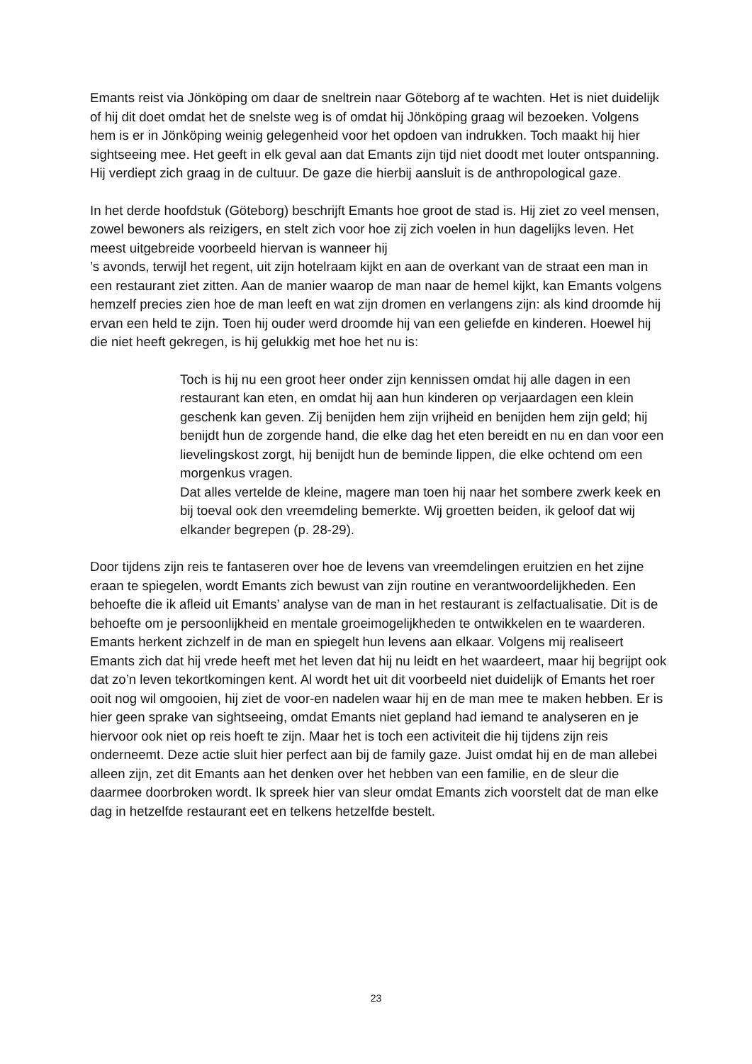Emants reist via Jönköping om daar de sneltrein naar Göteborg af te wachten. Het is niet duidelijk of hij dit doet omdat het de snelste weg is of omdat hij Jönköping graag wil bezoeken. Volgens hem is er in Jönköping weinig gelegenheid voor het opdoen van indrukken. Toch maakt hij hier sightseeing mee. Het geeft in elk geval aan dat Emants zijn tijd niet doodt met louter ontspanning. Hij verdiept zich graag in de cultuur. De gaze die hierbij aansluit is de anthropological gaze.
In het derde hoofdstuk (Göteborg) beschrijft Emants hoe groot de stad is. Hij ziet zo veel mensen, zowel bewoners als reizigers, en stelt zich voor hoe zij zich voelen in hun dagelijks leven. Het meest uitgebreide voorbeeld hiervan is wanneer hij
’s avonds, terwijl het regent, uit zijn hotelraam kijkt en aan de overkant van de straat een man in een restaurant ziet zitten. Aan de manier waarop de man naar de hemel kijkt, kan Emants volgens hemzelf precies zien hoe de man leeft en wat zijn dromen en verlangens zijn: als kind droomde hij ervan een held te zijn. Toen hij ouder werd droomde hij van een geliefde en kinderen. Hoewel hij die niet heeft gekregen, is hij gelukkig met hoe het nu is:
Toch is hij nu een groot heer onder zijn kennissen omdat hij alle dagen in een restaurant kan eten, en omdat hij aan hun kinderen op verjaardagen een klein geschenk kan geven. Zij benijden hem zijn vrijheid en benijden hem zijn geld; hij benijdt hun de zorgende hand, die elke dag het eten bereidt en nu en dan voor een lievelingskost zorgt, hij benijdt hun de beminde lippen, die elke ochtend om een morgenkus vragen.
Dat alles vertelde de kleine, magere man toen hij naar het sombere zwerk keek en bij toeval ook den vreemdeling bemerkte. Wij groetten beiden, ik geloof dat wij elkander begrepen (p. 28-29).
Door tijdens zijn reis te fantaseren over hoe de levens van vreemdelingen eruitzien en het zijne eraan te spiegelen, wordt Emants zich bewust van zijn routine en verantwoordelijkheden. Een behoefte die ik afleid uit Emants’ analyse van de man in het restaurant is zelfactualisatie. Dit is de behoefte om je persoonlijkheid en mentale groeimogelijkheden te ontwikkelen en te waarderen. Emants herkent zichzelf in de man en spiegelt hun levens aan elkaar. Volgens mij realiseert Emants zich dat hij vrede heeft met het leven dat hij nu leidt en het waardeert, maar hij begrijpt ook dat zo’n leven tekortkomingen kent. Al wordt het uit dit voorbeeld niet duidelijk of Emants het roer ooit nog wil omgooien, hij ziet de voor-en nadelen waar hij en de man mee te maken hebben. Er is hier geen sprake van sightseeing, omdat Emants niet gepland had iemand te analyseren en je hiervoor ook niet op reis hoeft te zijn. Maar het is toch een activiteit die hij tijdens zijn reis onderneemt. Deze actie sluit hier perfect aan bij de family gaze. Juist omdat hij en de man allebei alleen zijn, zet dit Emants aan het denken over het hebben van een familie, en de sleur die daarmee doorbroken wordt. Ik spreek hier van sleur omdat Emants zich voorstelt dat de man elke dag in hetzelfde restaurant eet en telkens hetzelfde bestelt.
23